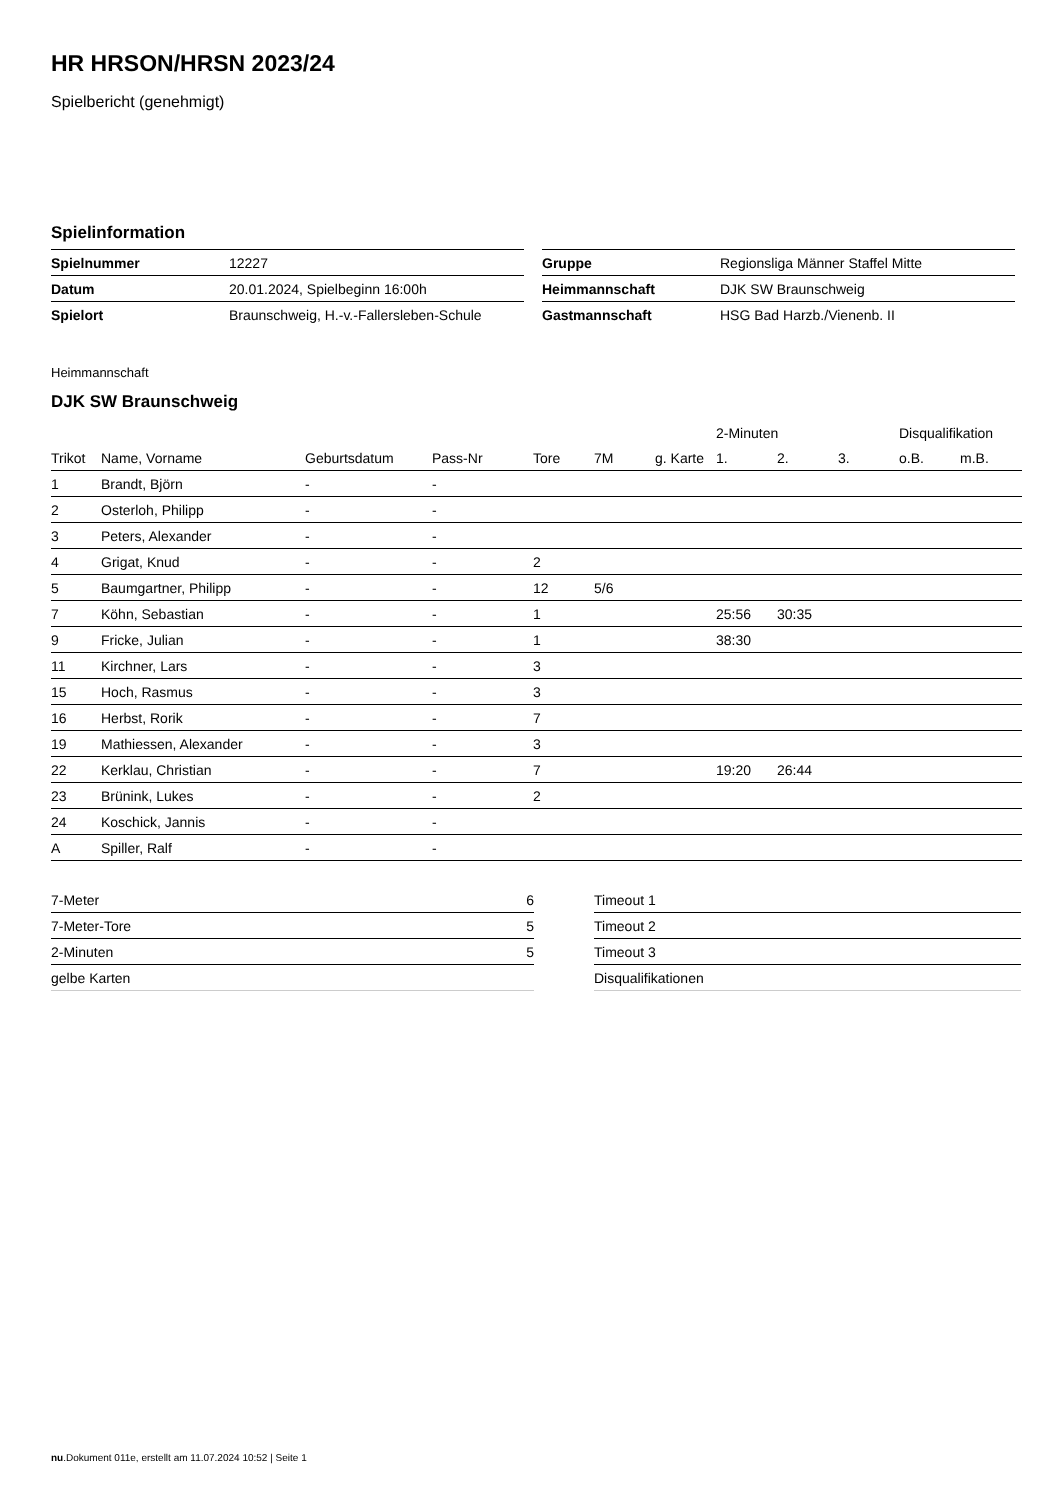HR HRSON/HRSN 2023/24
Spielbericht (genehmigt)
Spielinformation
| Spielnummer | 12227 |
| Datum | 20.01.2024, Spielbeginn 16:00h |
| Spielort | Braunschweig, H.-v.-Fallersleben-Schule |
| Gruppe | Regionsliga Männer Staffel Mitte |
| Heimmannschaft | DJK SW Braunschweig |
| Gastmannschaft | HSG Bad Harzb./Vienenb. II |
Heimmannschaft
DJK SW Braunschweig
| | | | | | | | 2-Minuten | | | Disqualifikation | |
| --- | --- | --- | --- | --- | --- | --- | --- | --- | --- | --- | --- |
| Trikot | Name, Vorname | Geburtsdatum | Pass-Nr | Tore | 7M | g. Karte | 1. | 2. | 3. | o.B. | m.B. |
| 1 | Brandt, Björn | - | - | | | | | | | | |
| 2 | Osterloh, Philipp | - | - | | | | | | | | |
| 3 | Peters, Alexander | - | - | | | | | | | | |
| 4 | Grigat, Knud | - | - | 2 | | | | | | | |
| 5 | Baumgartner, Philipp | - | - | 12 | 5/6 | | | | | | |
| 7 | Köhn, Sebastian | - | - | 1 | | | 25:56 | 30:35 | | | |
| 9 | Fricke, Julian | - | - | 1 | | | 38:30 | | | | |
| 11 | Kirchner, Lars | - | - | 3 | | | | | | | |
| 15 | Hoch, Rasmus | - | - | 3 | | | | | | | |
| 16 | Herbst, Rorik | - | - | 7 | | | | | | | |
| 19 | Mathiessen, Alexander | - | - | 3 | | | | | | | |
| 22 | Kerklau, Christian | - | - | 7 | | | 19:20 | 26:44 | | | |
| 23 | Brünink, Lukes | - | - | 2 | | | | | | | |
| 24 | Koschick, Jannis | - | - | | | | | | | | |
| A | Spiller, Ralf | - | - | | | | | | | | |
| 7-Meter | 6 |
| 7-Meter-Tore | 5 |
| 2-Minuten | 5 |
| gelbe Karten | |
| Timeout 1 |
| Timeout 2 |
| Timeout 3 |
| Disqualifikationen |
nu.Dokument 011e, erstellt am 11.07.2024 10:52 | Seite 1